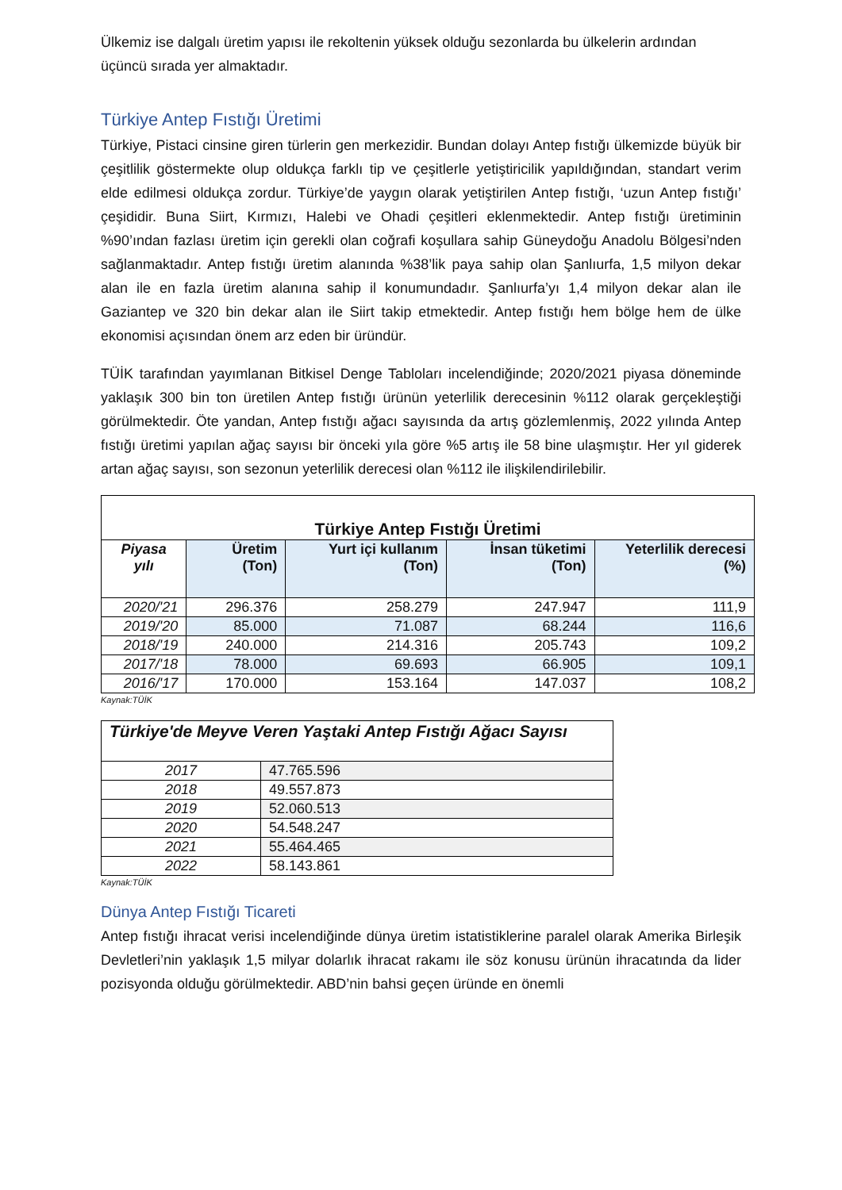Ülkemiz ise dalgalı üretim yapısı ile rekoltenin yüksek olduğu sezonlarda bu ülkelerin ardından üçüncü sırada yer almaktadır.
Türkiye Antep Fıstığı Üretimi
Türkiye, Pistaci cinsine giren türlerin gen merkezidir. Bundan dolayı Antep fıstığı ülkemizde büyük bir çeşitlilik göstermekte olup oldukça farklı tip ve çeşitlerle yetiştiricilik yapıldığından, standart verim elde edilmesi oldukça zordur. Türkiye’de yaygın olarak yetiştirilen Antep fıstığı, ‘uzun Antep fıstığı’ çeşididir. Buna Siirt, Kırmızı, Halebi ve Ohadi çeşitleri eklenmektedir. Antep fıstığı üretiminin %90’ından fazlası üretim için gerekli olan coğrafi koşullara sahip Güneydoğu Anadolu Bölgesi’nden sağlanmaktadır. Antep fıstığı üretim alanında %38’lik paya sahip olan Şanlıurfa, 1,5 milyon dekar alan ile en fazla üretim alanına sahip il konumundadır. Şanlıurfa’yı 1,4 milyon dekar alan ile Gaziantep ve 320 bin dekar alan ile Siirt takip etmektedir. Antep fıstığı hem bölge hem de ülke ekonomisi açısından önem arz eden bir üründür.
TÜİK tarafından yayımlanan Bitkisel Denge Tabloları incelendiğinde; 2020/2021 piyasa döneminde yaklaşık 300 bin ton üretilen Antep fıstığı ürünün yeterlilik derecesinin %112 olarak gerçekleştiği görülmektedir. Öte yandan, Antep fıstığı ağacı sayısında da artış gözlemlenmiş, 2022 yılında Antep fıstığı üretimi yapılan ağaç sayısı bir önceki yıla göre %5 artış ile 58 bine ulaşmıştır. Her yıl giderek artan ağaç sayısı, son sezonun yeterlilik derecesi olan %112 ile ilişkilendirilebilir.
| Türkiye Antep Fıstığı Üretimi | | | | |
| --- | --- | --- | --- | --- |
| Piyasa yılı | Üretim (Ton) | Yurt içi kullanım (Ton) | İnsan tüketimi (Ton) | Yeterlilik derecesi (%) |
| 2020/'21 | 296.376 | 258.279 | 247.947 | 111,9 |
| 2019/'20 | 85.000 | 71.087 | 68.244 | 116,6 |
| 2018/'19 | 240.000 | 214.316 | 205.743 | 109,2 |
| 2017/'18 | 78.000 | 69.693 | 66.905 | 109,1 |
| 2016/'17 | 170.000 | 153.164 | 147.037 | 108,2 |
Kaynak:TÜİK
| Türkiye'de Meyve Veren Yaştaki Antep Fıstığı Ağacı Sayısı | |
| --- | --- |
| 2017 | 47.765.596 |
| 2018 | 49.557.873 |
| 2019 | 52.060.513 |
| 2020 | 54.548.247 |
| 2021 | 55.464.465 |
| 2022 | 58.143.861 |
Kaynak:TÜİK
Dünya Antep Fıstığı Ticareti
Antep fıstığı ihracat verisi incelendiğinde dünya üretim istatistiklerine paralel olarak Amerika Birleşik Devletleri’nin yaklaşık 1,5 milyar dolarlık ihracat rakamı ile söz konusu ürünün ihracatında da lider pozisyonda olduğu görülmektedir. ABD’nin bahsi geçen üründe en önemli